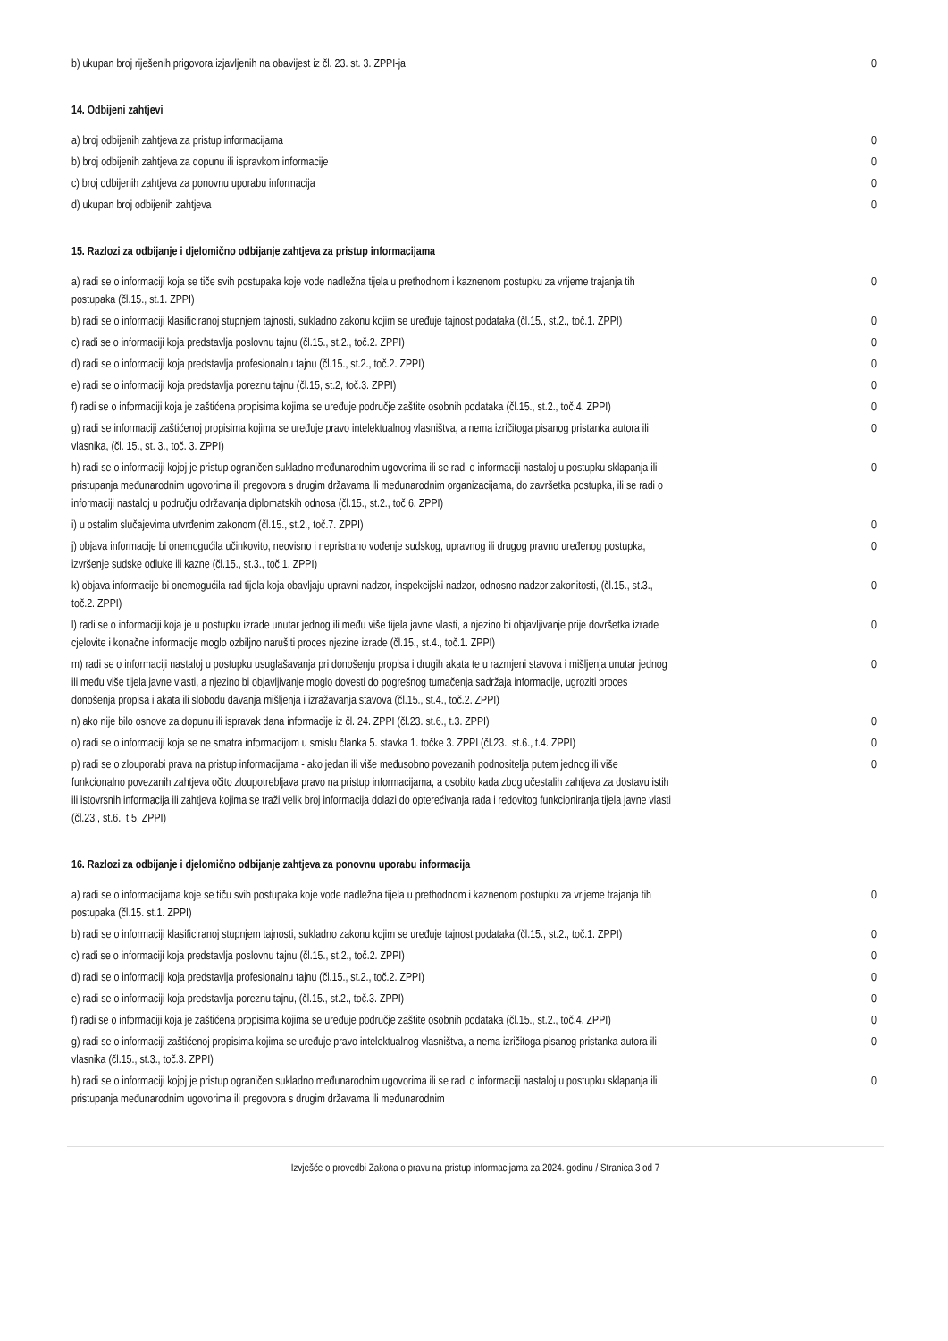| b) ukupan broj riješenih prigovora izjavljenih na obavijest iz čl. 23. st. 3. ZPPI-ja | 0 |
14. Odbijeni zahtjevi
| a) broj odbijenih zahtjeva za pristup informacijama | 0 |
| b) broj odbijenih zahtjeva za dopunu ili ispravkom informacije | 0 |
| c) broj odbijenih zahtjeva za ponovnu uporabu informacija | 0 |
| d) ukupan broj odbijenih zahtjeva | 0 |
15. Razlozi za odbijanje i djelomično odbijanje zahtjeva za pristup informacijama
| a) radi se o informaciji koja se tiče svih postupaka koje vode nadležna tijela u prethodnom i kaznenom postupku za vrijeme trajanja tih postupaka (čl.15., st.1. ZPPI) | 0 |
| b) radi se o informaciji klasificiranoj stupnjem tajnosti, sukladno zakonu kojim se uređuje tajnost podataka (čl.15., st.2., toč.1. ZPPI) | 0 |
| c) radi se o informaciji koja predstavlja poslovnu tajnu (čl.15., st.2., toč.2. ZPPI) | 0 |
| d) radi se o informaciji koja predstavlja profesionalnu tajnu (čl.15., st.2., toč.2. ZPPI) | 0 |
| e) radi se o informaciji koja predstavlja poreznu tajnu (čl.15, st.2, toč.3. ZPPI) | 0 |
| f) radi se o informaciji koja je zaštićena propisima kojima se uređuje područje zaštite osobnih podataka (čl.15., st.2., toč.4. ZPPI) | 0 |
| g) radi se informaciji zaštićenoj propisima kojima se uređuje pravo intelektualnog vlasništva, a nema izričitoga pisanog pristanka autora ili vlasnika, (čl. 15., st. 3., toč. 3. ZPPI) | 0 |
| h) radi se o informaciji kojoj je pristup ograničen sukladno međunarodnim ugovorima ili se radi o informaciji nastaloj u postupku sklapanja ili pristupanja međunarodnim ugovorima ili pregovora s drugim državama ili međunarodnim organizacijama, do završetka postupka, ili se radi o informaciji nastaloj u području održavanja diplomatskih odnosa (čl.15., st.2., toč.6. ZPPI) | 0 |
| i) u ostalim slučajevima utvrđenim zakonom (čl.15., st.2., toč.7. ZPPI) | 0 |
| j) objava informacije bi onemogućila učinkovito, neovisno i nepristrano vođenje sudskog, upravnog ili drugog pravno uređenog postupka, izvršenje sudske odluke ili kazne (čl.15., st.3., toč.1. ZPPI) | 0 |
| k) objava informacije bi onemogućila rad tijela koja obavljaju upravni nadzor, inspekcijski nadzor, odnosno nadzor zakonitosti, (čl.15., st.3., toč.2. ZPPI) | 0 |
| l) radi se o informaciji koja je u postupku izrade unutar jednog ili među više tijela javne vlasti, a njezino bi objavljivanje prije dovršetka izrade cjelovite i konačne informacije moglo ozbiljno narušiti proces njezine izrade (čl.15., st.4., toč.1. ZPPI) | 0 |
| m) radi se o informaciji nastaloj u postupku usuglašavanja pri donošenju propisa i drugih akata te u razmjeni stavova i mišljenja unutar jednog ili među više tijela javne vlasti, a njezino bi objavljivanje moglo dovesti do pogrešnog tumačenja sadržaja informacije, ugroziti proces donošenja propisa i akata ili slobodu davanja mišljenja i izražavanja stavova (čl.15., st.4., toč.2. ZPPI) | 0 |
| n) ako nije bilo osnove za dopunu ili ispravak dana informacije iz čl. 24. ZPPI (čl.23. st.6., t.3. ZPPI) | 0 |
| o) radi se o informaciji koja se ne smatra informacijom u smislu članka 5. stavka 1. točke 3. ZPPI (čl.23., st.6., t.4. ZPPI) | 0 |
| p) radi se o zlouporabi prava na pristup informacijama - ako jedan ili više međusobno povezanih podnositelja putem jednog ili više funkcionalno povezanih zahtjeva očito zloupotrebljava pravo na pristup informacijama, a osobito kada zbog učestalih zahtjeva za dostavu istih ili istovrsnih informacija ili zahtjeva kojima se traži velik broj informacija dolazi do opterećivanja rada i redovitog funkcioniranja tijela javne vlasti (čl.23., st.6., t.5. ZPPI) | 0 |
16. Razlozi za odbijanje i djelomično odbijanje zahtjeva za ponovnu uporabu informacija
| a) radi se o informacijama koje se tiču svih postupaka koje vode nadležna tijela u prethodnom i kaznenom postupku za vrijeme trajanja tih postupaka (čl.15. st.1. ZPPI) | 0 |
| b) radi se o informaciji klasificiranoj stupnjem tajnosti, sukladno zakonu kojim se uređuje tajnost podataka (čl.15., st.2., toč.1. ZPPI) | 0 |
| c) radi se o informaciji koja predstavlja poslovnu tajnu (čl.15., st.2., toč.2. ZPPI) | 0 |
| d) radi se o informaciji koja predstavlja profesionalnu tajnu (čl.15., st.2., toč.2. ZPPI) | 0 |
| e) radi se o informaciji koja predstavlja poreznu tajnu, (čl.15., st.2., toč.3. ZPPI) | 0 |
| f) radi se o informaciji koja je zaštićena propisima kojima se uređuje područje zaštite osobnih podataka (čl.15., st.2., toč.4. ZPPI) | 0 |
| g) radi se o informaciji zaštićenoj propisima kojima se uređuje pravo intelektualnog vlasništva, a nema izričitoga pisanog pristanka autora ili vlasnika (čl.15., st.3., toč.3. ZPPI) | 0 |
| h) radi se o informaciji kojoj je pristup ograničen sukladno međunarodnim ugovorima ili se radi o informaciji nastaloj u postupku sklapanja ili pristupanja međunarodnim ugovorima ili pregovora s drugim državama ili međunarodnim | 0 |
Izvješće o provedbi Zakona o pravu na pristup informacijama za 2024. godinu / Stranica 3 od 7